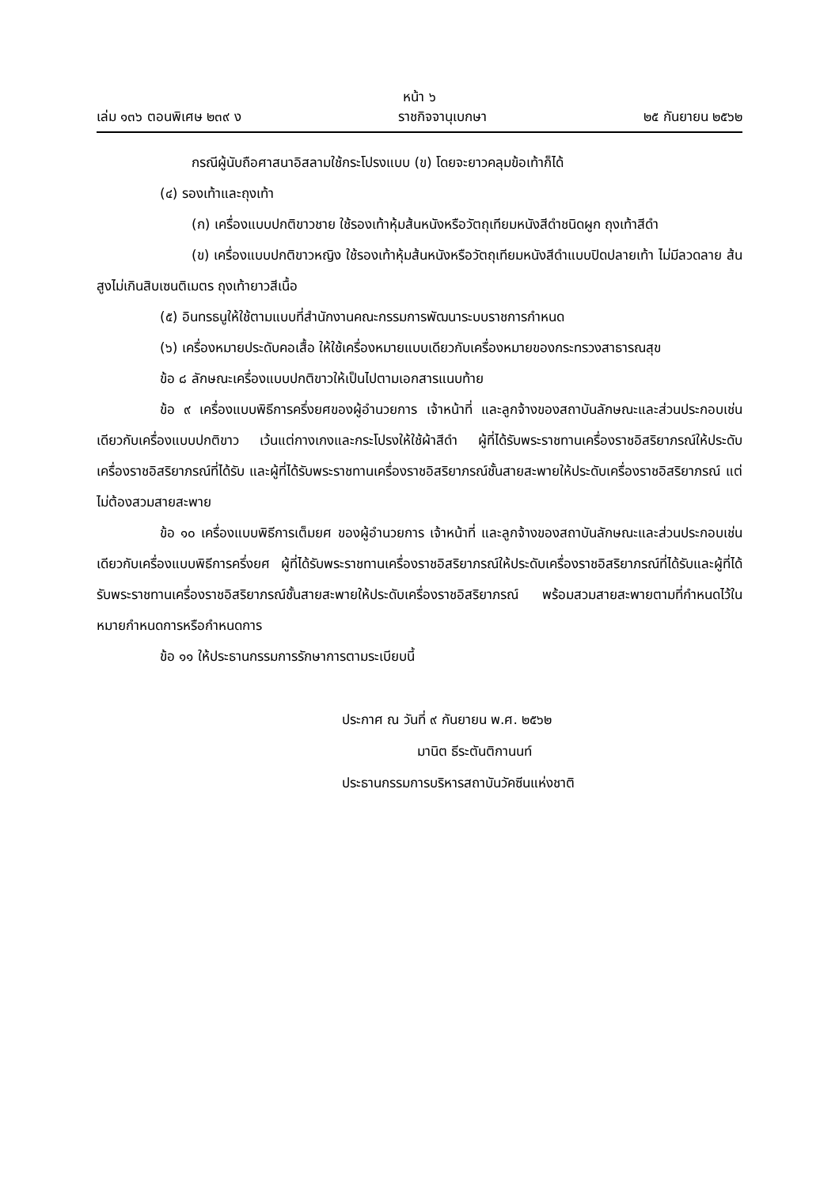หน้า ๖
เล่ม ๑๓๖ ตอนพิเศษ ๒๓๙ ง ราชกิจจานุเบกษา ๒๕ กันยายน ๒๕๖๒
กรณีผู้นับถือศาสนาอิสลามใช้กระโปรงแบบ (ข) โดยจะยาวคลุมข้อเท้าก็ได้
(๔) รองเท้าและถุงเท้า
(ก) เครื่องแบบปกติขาวชาย ใช้รองเท้าหุ้มส้นหนังหรือวัตถุเทียมหนังสีดำชนิดผูก ถุงเท้าสีดำ
(ข) เครื่องแบบปกติขาวหญิง ใช้รองเท้าหุ้มส้นหนังหรือวัตถุเทียมหนังสีดำแบบปิดปลายเท้า ไม่มีลวดลาย ส้นสูงไม่เกินสิบเซนติเมตร ถุงเท้ายาวสีเนื้อ
(๕) อินทรธนูให้ใช้ตามแบบที่สำนักงานคณะกรรมการพัฒนาระบบราชการกำหนด
(๖) เครื่องหมายประดับคอเสื้อ ให้ใช้เครื่องหมายแบบเดียวกับเครื่องหมายของกระทรวงสาธารณสุข
ข้อ ๘ ลักษณะเครื่องแบบปกติขาวให้เป็นไปตามเอกสารแนบท้าย
ข้อ ๙ เครื่องแบบพิธีการครึ่งยศของผู้อำนวยการ เจ้าหน้าที่ และลูกจ้างของสถาบันลักษณะและส่วนประกอบเช่นเดียวกับเครื่องแบบปกติขาว เว้นแต่กางเกงและกระโปรงให้ใช้ผ้าสีดำ ผู้ที่ได้รับพระราชทานเครื่องราชอิสริยาภรณ์ให้ประดับเครื่องราชอิสริยาภรณ์ที่ได้รับ และผู้ที่ได้รับพระราชทานเครื่องราชอิสริยาภรณ์ชั้นสายสะพายให้ประดับเครื่องราชอิสริยาภรณ์ แต่ไม่ต้องสวมสายสะพาย
ข้อ ๑๐ เครื่องแบบพิธีการเต็มยศ ของผู้อำนวยการ เจ้าหน้าที่ และลูกจ้างของสถาบันลักษณะและส่วนประกอบเช่นเดียวกับเครื่องแบบพิธีการครึ่งยศ ผู้ที่ได้รับพระราชทานเครื่องราชอิสริยาภรณ์ให้ประดับเครื่องราชอิสริยาภรณ์ที่ได้รับและผู้ที่ได้รับพระราชทานเครื่องราชอิสริยาภรณ์ชั้นสายสะพายให้ประดับเครื่องราชอิสริยาภรณ์ พร้อมสวมสายสะพายตามที่กำหนดไว้ในหมายกำหนดการหรือกำหนดการ
ข้อ ๑๑ ให้ประธานกรรมการรักษาการตามระเบียบนี้
ประกาศ ณ วันที่ ๙ กันยายน พ.ศ. ๒๕๖๒
มานิต ธีระตันติกานนท์
ประธานกรรมการบริหารสถาบันวัคซีนแห่งชาติ